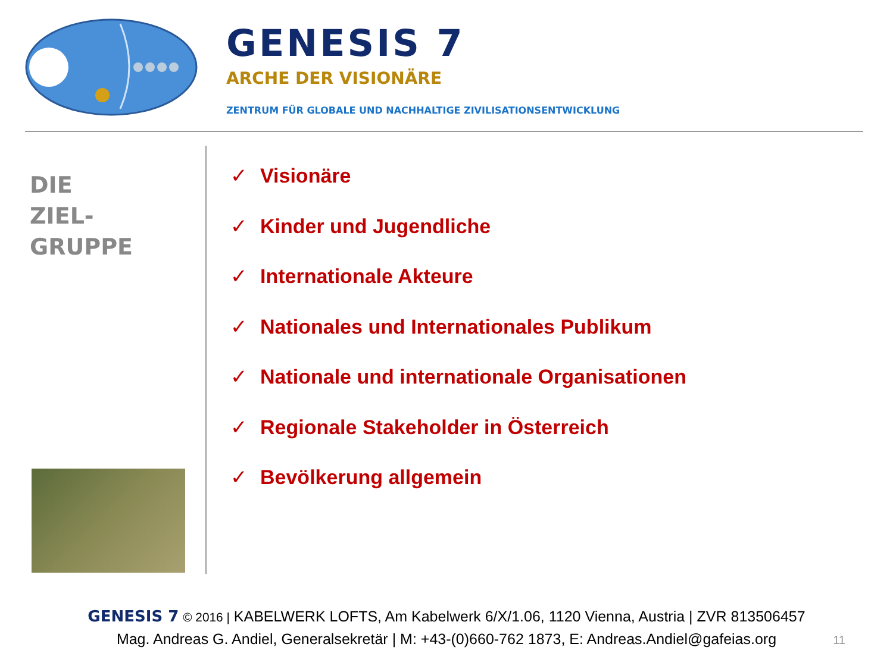GENESIS 7
ARCHE DER VISIONÄRE
ZENTRUM FÜR GLOBALE UND NACHHALTIGE ZIVILISATIONSENTWICKLUNG
DIE
ZIEL-
GRUPPE
✓ Visionäre
✓ Kinder und Jugendliche
✓ Internationale Akteure
✓ Nationales und Internationales Publikum
✓ Nationale und internationale Organisationen
✓ Regionale Stakeholder in Österreich
✓ Bevölkerung allgemein
GENESIS 7 © 2016 | KABELWERK LOFTS, Am Kabelwerk 6/X/1.06, 1120 Vienna, Austria | ZVR 813506457
Mag. Andreas G. Andiel, Generalsekretär | M: +43-(0)660-762 1873, E: Andreas.Andiel@gafeias.org
11